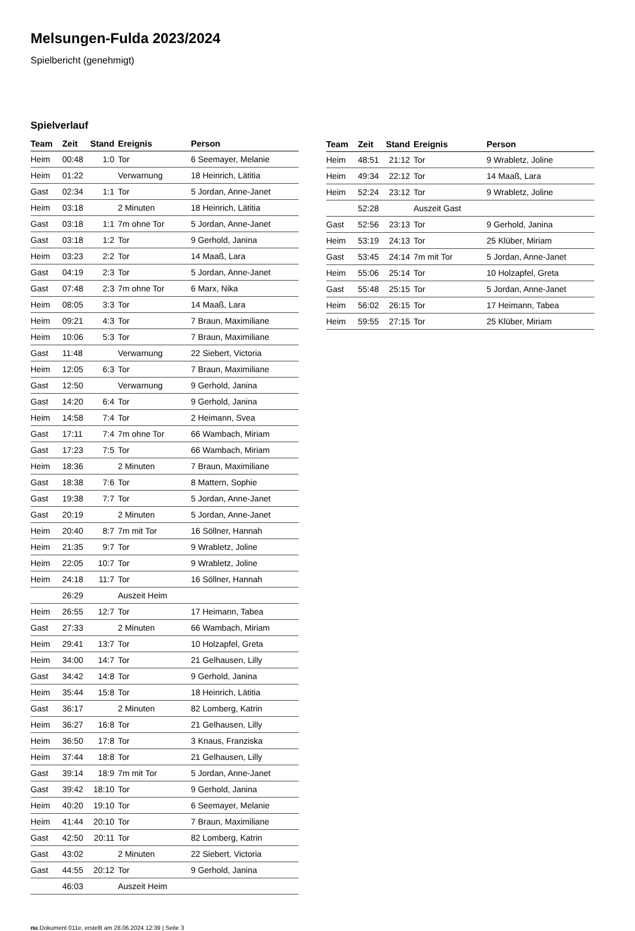Melsungen-Fulda 2023/2024
Spielbericht (genehmigt)
Spielverlauf
| Team | Zeit | Stand | Ereignis | Person |
| --- | --- | --- | --- | --- |
| Heim | 00:48 | 1:0 | Tor | 6 Seemayer, Melanie |
| Heim | 01:22 | | Verwarnung | 18 Heinrich, Lätitia |
| Gast | 02:34 | 1:1 | Tor | 5 Jordan, Anne-Janet |
| Heim | 03:18 | | 2 Minuten | 18 Heinrich, Lätitia |
| Gast | 03:18 | 1:1 | 7m ohne Tor | 5 Jordan, Anne-Janet |
| Gast | 03:18 | 1:2 | Tor | 9 Gerhold, Janina |
| Heim | 03:23 | 2:2 | Tor | 14 Maaß, Lara |
| Gast | 04:19 | 2:3 | Tor | 5 Jordan, Anne-Janet |
| Gast | 07:48 | 2:3 | 7m ohne Tor | 6 Marx, Nika |
| Heim | 08:05 | 3:3 | Tor | 14 Maaß, Lara |
| Heim | 09:21 | 4:3 | Tor | 7 Braun, Maximiliane |
| Heim | 10:06 | 5:3 | Tor | 7 Braun, Maximiliane |
| Gast | 11:48 | | Verwarnung | 22 Siebert, Victoria |
| Heim | 12:05 | 6:3 | Tor | 7 Braun, Maximiliane |
| Gast | 12:50 | | Verwarnung | 9 Gerhold, Janina |
| Gast | 14:20 | 6:4 | Tor | 9 Gerhold, Janina |
| Heim | 14:58 | 7:4 | Tor | 2 Heimann, Svea |
| Gast | 17:11 | 7:4 | 7m ohne Tor | 66 Wambach, Miriam |
| Gast | 17:23 | 7:5 | Tor | 66 Wambach, Miriam |
| Heim | 18:36 | | 2 Minuten | 7 Braun, Maximiliane |
| Gast | 18:38 | 7:6 | Tor | 8 Mattern, Sophie |
| Gast | 19:38 | 7:7 | Tor | 5 Jordan, Anne-Janet |
| Gast | 20:19 | | 2 Minuten | 5 Jordan, Anne-Janet |
| Heim | 20:40 | 8:7 | 7m mit Tor | 16 Söllner, Hannah |
| Heim | 21:35 | 9:7 | Tor | 9 Wrabletz, Joline |
| Heim | 22:05 | 10:7 | Tor | 9 Wrabletz, Joline |
| Heim | 24:18 | 11:7 | Tor | 16 Söllner, Hannah |
| | 26:29 | | Auszeit Heim | |
| Heim | 26:55 | 12:7 | Tor | 17 Heimann, Tabea |
| Gast | 27:33 | | 2 Minuten | 66 Wambach, Miriam |
| Heim | 29:41 | 13:7 | Tor | 10 Holzapfel, Greta |
| Heim | 34:00 | 14:7 | Tor | 21 Gelhausen, Lilly |
| Gast | 34:42 | 14:8 | Tor | 9 Gerhold, Janina |
| Heim | 35:44 | 15:8 | Tor | 18 Heinrich, Lätitia |
| Gast | 36:17 | | 2 Minuten | 82 Lomberg, Katrin |
| Heim | 36:27 | 16:8 | Tor | 21 Gelhausen, Lilly |
| Heim | 36:50 | 17:8 | Tor | 3 Knaus, Franziska |
| Heim | 37:44 | 18:8 | Tor | 21 Gelhausen, Lilly |
| Gast | 39:14 | 18:9 | 7m mit Tor | 5 Jordan, Anne-Janet |
| Gast | 39:42 | 18:10 | Tor | 9 Gerhold, Janina |
| Heim | 40:20 | 19:10 | Tor | 6 Seemayer, Melanie |
| Heim | 41:44 | 20:10 | Tor | 7 Braun, Maximiliane |
| Gast | 42:50 | 20:11 | Tor | 82 Lomberg, Katrin |
| Gast | 43:02 | | 2 Minuten | 22 Siebert, Victoria |
| Gast | 44:55 | 20:12 | Tor | 9 Gerhold, Janina |
| | 46:03 | | Auszeit Heim | |
| Team | Zeit | Stand | Ereignis | Person |
| --- | --- | --- | --- | --- |
| Heim | 48:51 | 21:12 | Tor | 9 Wrabletz, Joline |
| Heim | 49:34 | 22:12 | Tor | 14 Maaß, Lara |
| Heim | 52:24 | 23:12 | Tor | 9 Wrabletz, Joline |
| | 52:28 | | Auszeit Gast | |
| Gast | 52:56 | 23:13 | Tor | 9 Gerhold, Janina |
| Heim | 53:19 | 24:13 | Tor | 25 Klüber, Miriam |
| Gast | 53:45 | 24:14 | 7m mit Tor | 5 Jordan, Anne-Janet |
| Heim | 55:06 | 25:14 | Tor | 10 Holzapfel, Greta |
| Gast | 55:48 | 25:15 | Tor | 5 Jordan, Anne-Janet |
| Heim | 56:02 | 26:15 | Tor | 17 Heimann, Tabea |
| Heim | 59:55 | 27:15 | Tor | 25 Klüber, Miriam |
nu.Dokument 011e, erstellt am 28.06.2024 12:39 | Seite 3